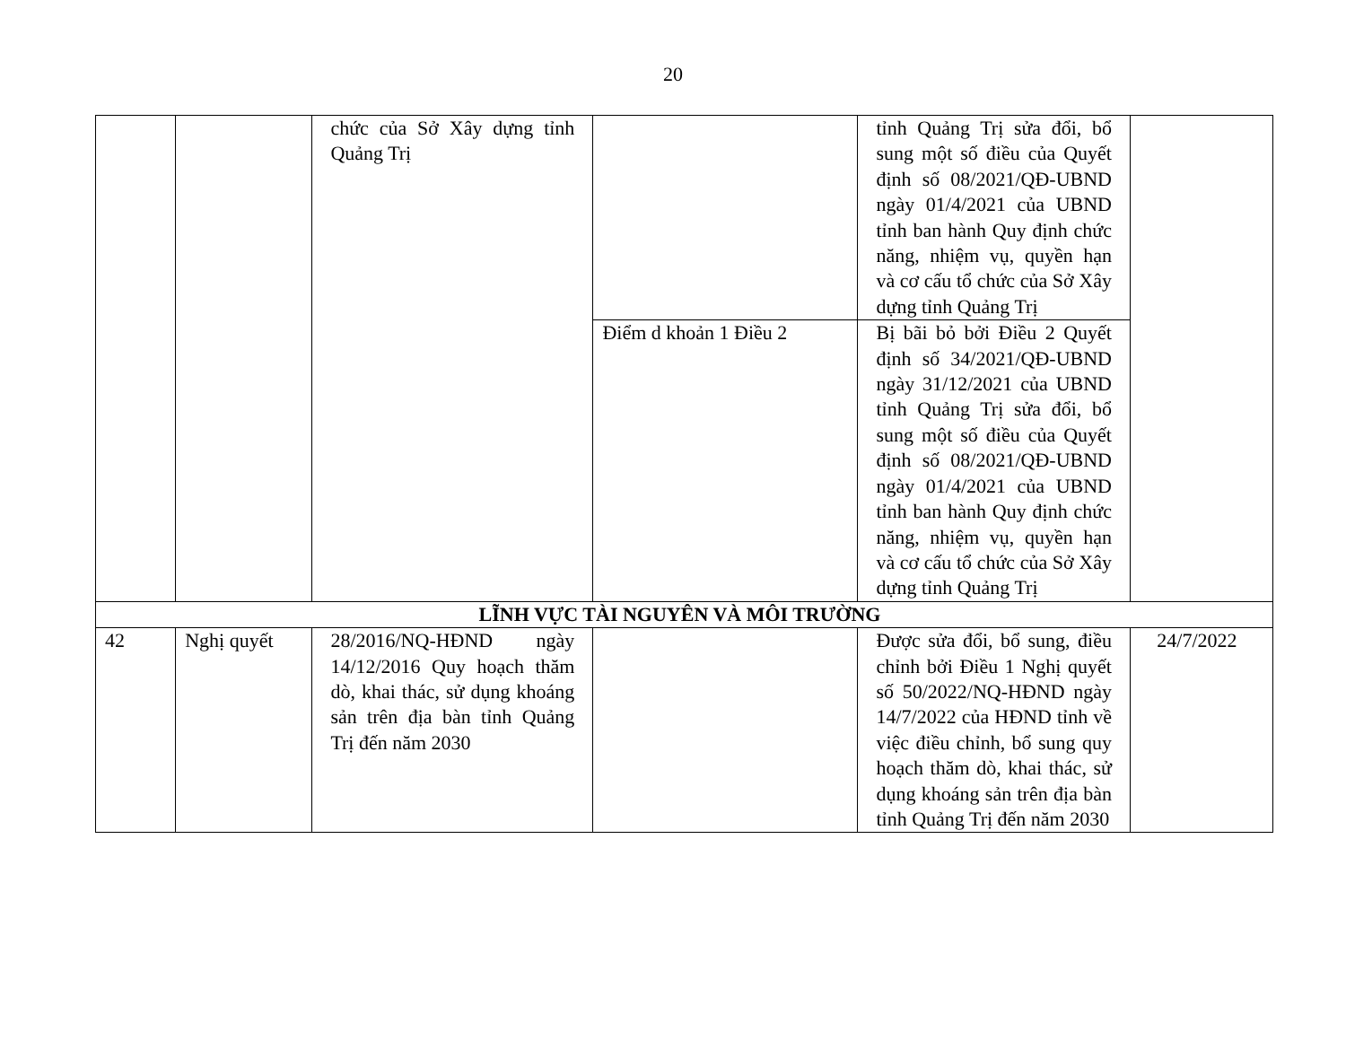20
| | | chức của Sở Xây dựng tỉnh Quảng Trị | | tỉnh Quảng Trị sửa đổi, bổ sung một số điều của Quyết định số 08/2021/QĐ-UBND ngày 01/4/2021 của UBND tỉnh ban hành Quy định chức năng, nhiệm vụ, quyền hạn và cơ cấu tổ chức của Sở Xây dựng tỉnh Quảng Trị | |
| | | | Điểm d khoản 1 Điều 2 | Bị bãi bỏ bởi Điều 2 Quyết định số 34/2021/QĐ-UBND ngày 31/12/2021 của UBND tỉnh Quảng Trị sửa đổi, bổ sung một số điều của Quyết định số 08/2021/QĐ-UBND ngày 01/4/2021 của UBND tỉnh ban hành Quy định chức năng, nhiệm vụ, quyền hạn và cơ cấu tổ chức của Sở Xây dựng tỉnh Quảng Trị | |
| LĨNH VỰC TÀI NGUYÊN VÀ MÔI TRƯỜNG | | | | | |
| 42 | Nghị quyết | 28/2016/NQ-HĐND ngày 14/12/2016 Quy hoạch thăm dò, khai thác, sử dụng khoáng sản trên địa bàn tỉnh Quảng Trị đến năm 2030 | | Được sửa đổi, bổ sung, điều chỉnh bởi Điều 1 Nghị quyết số 50/2022/NQ-HĐND ngày 14/7/2022 của HĐND tỉnh về việc điều chỉnh, bổ sung quy hoạch thăm dò, khai thác, sử dụng khoáng sản trên địa bàn tỉnh Quảng Trị đến năm 2030 | 24/7/2022 |